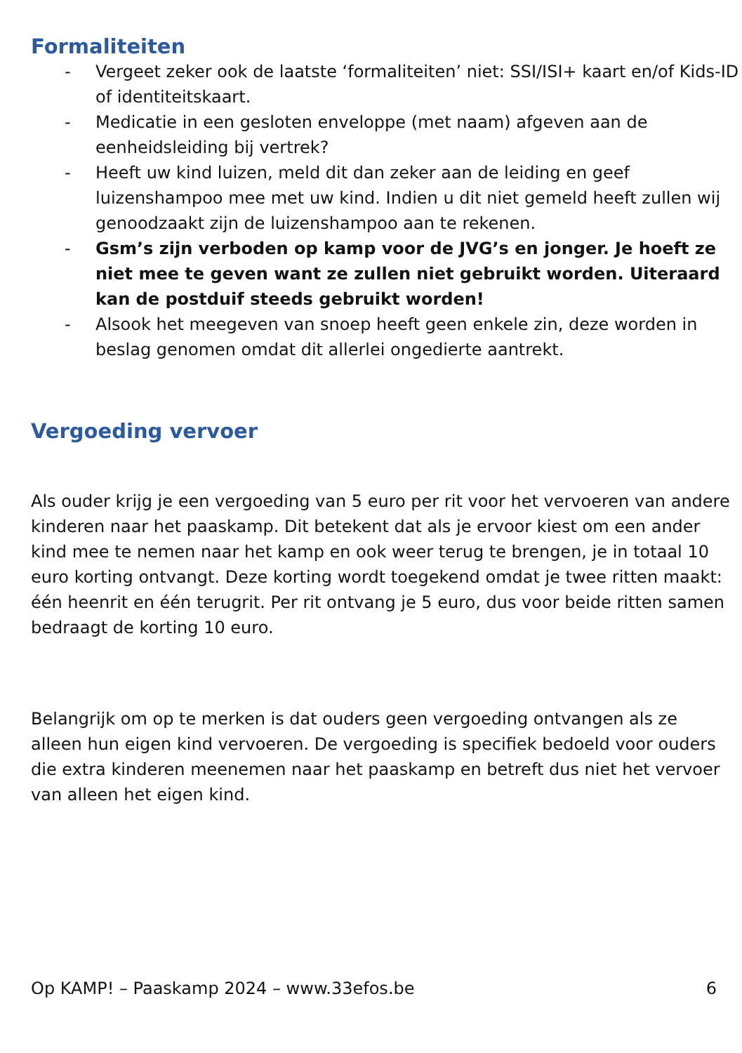Formaliteiten
- Vergeet zeker ook de laatste ‘formaliteiten’ niet: SSI/ISI+ kaart en/of Kids-ID of identiteitskaart.
- Medicatie in een gesloten enveloppe (met naam) afgeven aan de eenheidsleiding bij vertrek?
- Heeft uw kind luizen, meld dit dan zeker aan de leiding en geef luizenshampoo mee met uw kind. Indien u dit niet gemeld heeft zullen wij genoodzaakt zijn de luizenshampoo aan te rekenen.
- Gsm’s zijn verboden op kamp voor de JVG’s en jonger. Je hoeft ze niet mee te geven want ze zullen niet gebruikt worden. Uiteraard kan de postduif steeds gebruikt worden!
- Alsook het meegeven van snoep heeft geen enkele zin, deze worden in beslag genomen omdat dit allerlei ongedierte aantrekt.
Vergoeding vervoer
Als ouder krijg je een vergoeding van 5 euro per rit voor het vervoeren van andere kinderen naar het paaskamp. Dit betekent dat als je ervoor kiest om een ander kind mee te nemen naar het kamp en ook weer terug te brengen, je in totaal 10 euro korting ontvangt. Deze korting wordt toegekend omdat je twee ritten maakt: één heenrit en één terugrit. Per rit ontvang je 5 euro, dus voor beide ritten samen bedraagt de korting 10 euro.
Belangrijk om op te merken is dat ouders geen vergoeding ontvangen als ze alleen hun eigen kind vervoeren. De vergoeding is specifiek bedoeld voor ouders die extra kinderen meenemen naar het paaskamp en betreft dus niet het vervoer van alleen het eigen kind.
Op KAMP! – Paaskamp 2024 – www.33efos.be 6